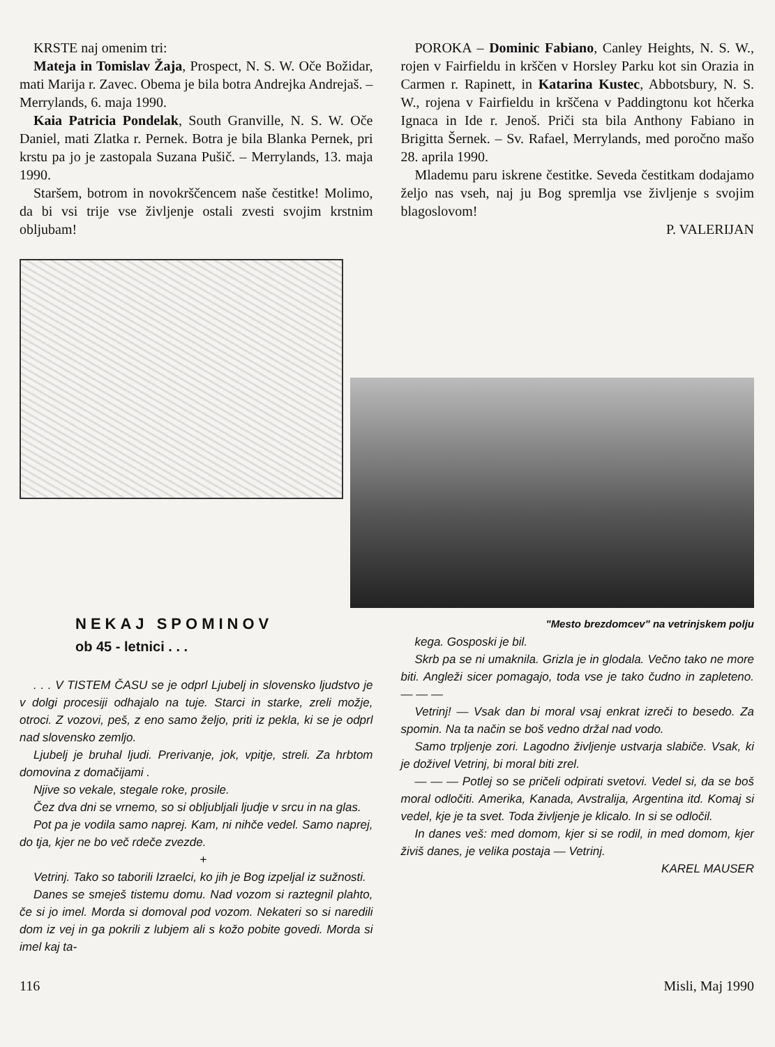KRSTE naj omenim tri:
Mateja in Tomislav Žaja, Prospect, N. S. W. Oče Božidar, mati Marija r. Zavec. Obema je bila botra Andrejka Andrejaš. – Merrylands, 6. maja 1990.
Kaia Patricia Pondelak, South Granville, N. S. W. Oče Daniel, mati Zlatka r. Pernek. Botra je bila Blanka Pernek, pri krstu pa jo je zastopala Suzana Pušič. – Merrylands, 13. maja 1990.
Staršem, botrom in novokrščencem naše čestitke! Molimo, da bi vsi trije vse življenje ostali zvesti svojim krstnim obljubam!
POROKA – Dominic Fabiano, Canley Heights, N. S. W., rojen v Fairfieldu in krščen v Horsley Parku kot sin Orazia in Carmen r. Rapinett, in Katarina Kustec, Abbotsbury, N. S. W., rojena v Fairfieldu in krščena v Paddingtonu kot hčerka Ignaca in Ide r. Jenoš. Priči sta bila Anthony Fabiano in Brigitta Šernek. – Sv. Rafael, Merrylands, med poročno mašo 28. aprila 1990.
Mlademu paru iskrene čestitke. Seveda čestitkam dodajamo željo nas vseh, naj ju Bog spremlja vse življenje s svojim blagoslovom!
P. VALERIJAN
NEKAJ SPOMINOV
ob 45 - letnici . . .
. . . V TISTEM ČASU se je odprl Ljubelj in slovensko ljudstvo je v dolgi procesiji odhajalo na tuje. Starci in starke, zreli možje, otroci. Z vozovi, peš, z eno samo željo, priti iz pekla, ki se je odprl nad slovensko zemljo.
Ljubelj je bruhal ljudi. Prerivanje, jok, vpitje, streli. Za hrbtom domovina z domačijami .
Njive so vekale, stegale roke, prosile.
Čez dva dni se vrnemo, so si obljubljali ljudje v srcu in na glas.
Pot pa je vodila samo naprej. Kam, ni nihče vedel. Samo naprej, do tja, kjer ne bo več rdeče zvezde.
+
Vetrinj. Tako so taborili Izraelci, ko jih je Bog izpeljal iz sužnosti.
Danes se smeješ tistemu domu. Nad vozom si raztegnil plahto, če si jo imel. Morda si domoval pod vozom. Nekateri so si naredili dom iz vej in ga pokrili z lubjem ali s kožo pobite govedi. Morda si imel kaj ta-
"Mesto brezdomcev" na vetrinjskem polju
kega. Gosposki je bil.
Skrb pa se ni umaknila. Grizla je in glodala. Večno tako ne more biti. Angleži sicer pomagajo, toda vse je tako čudno in zapleteno. — — —
Vetrinj! — Vsak dan bi moral vsaj enkrat izreči to besedo. Za spomin. Na ta način se boš vedno držal nad vodo.
Samo trpljenje zori. Lagodno življenje ustvarja slabiče. Vsak, ki je doživel Vetrinj, bi moral biti zrel.
— — — Potlej so se pričeli odpirati svetovi. Vedel si, da se boš moral odločiti. Amerika, Kanada, Avstralija, Argentina itd. Komaj si vedel, kje je ta svet. Toda življenje je klicalo. In si se odločil.
In danes veš: med domom, kjer si se rodil, in med domom, kjer živiš danes, je velika postaja — Vetrinj.
KAREL MAUSER
116 Misli, Maj 1990